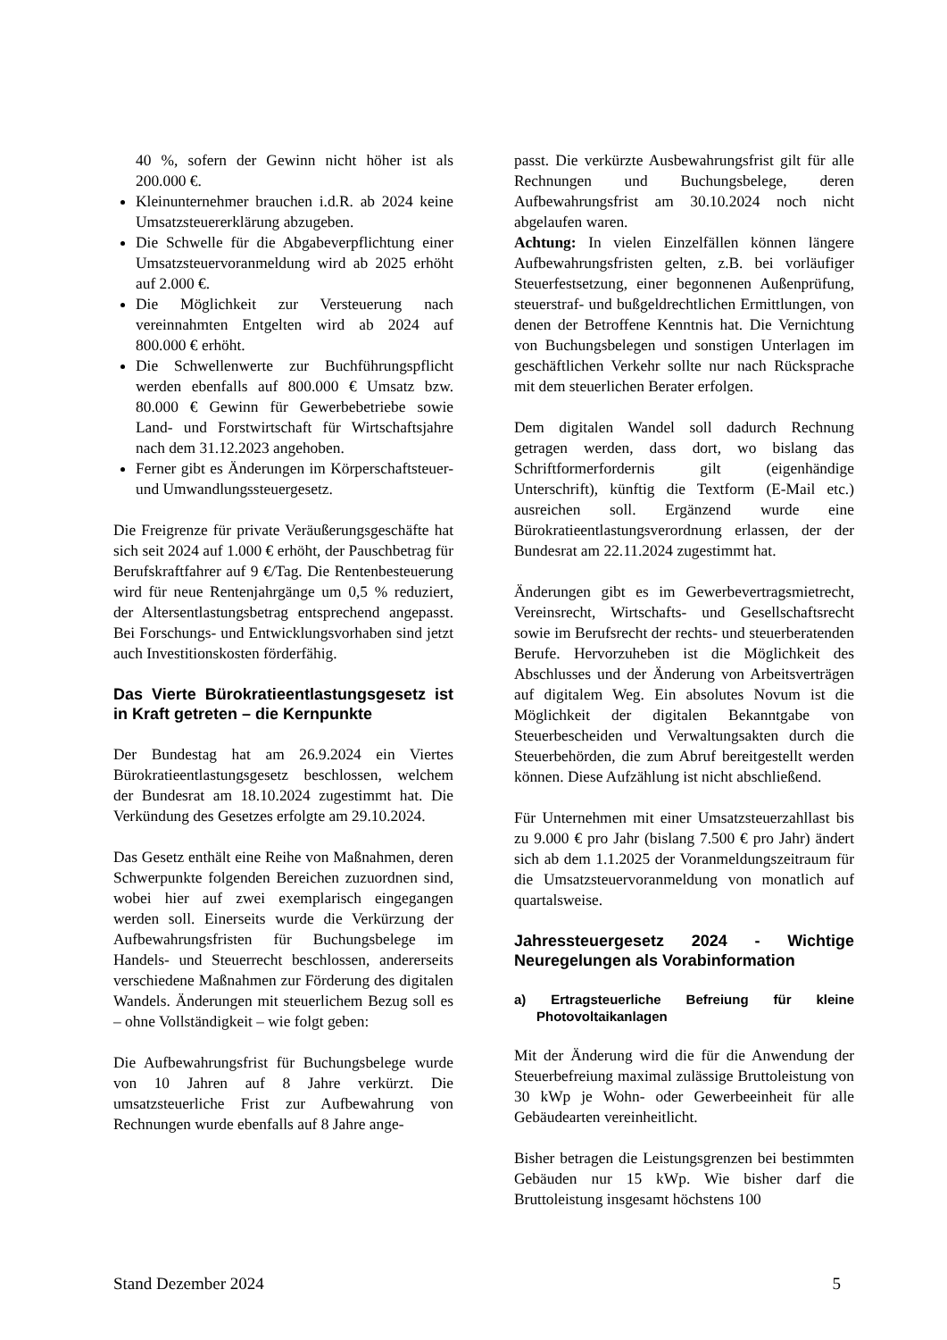40 %, sofern der Gewinn nicht höher ist als 200.000 €.
Kleinunternehmer brauchen i.d.R. ab 2024 keine Umsatzsteuererklärung abzugeben.
Die Schwelle für die Abgabeverpflichtung einer Umsatzsteuervoranmeldung wird ab 2025 erhöht auf 2.000 €.
Die Möglichkeit zur Versteuerung nach vereinnahmten Entgelten wird ab 2024 auf 800.000 € erhöht.
Die Schwellenwerte zur Buchführungspflicht werden ebenfalls auf 800.000 € Umsatz bzw. 80.000 € Gewinn für Gewerbebetriebe sowie Land- und Forstwirtschaft für Wirtschaftsjahre nach dem 31.12.2023 angehoben.
Ferner gibt es Änderungen im Körperschaftsteuer- und Umwandlungssteuergesetz.
Die Freigrenze für private Veräußerungsgeschäfte hat sich seit 2024 auf 1.000 € erhöht, der Pauschbetrag für Berufskraftfahrer auf 9 €/Tag. Die Rentenbesteuerung wird für neue Rentenjahrgänge um 0,5 % reduziert, der Altersentlastungsbetrag entsprechend angepasst. Bei Forschungs- und Entwicklungsvorhaben sind jetzt auch Investitionskosten förderfähig.
Das Vierte Bürokratieentlastungsgesetz ist in Kraft getreten – die Kernpunkte
Der Bundestag hat am 26.9.2024 ein Viertes Bürokratieentlastungsgesetz beschlossen, welchem der Bundesrat am 18.10.2024 zugestimmt hat. Die Verkündung des Gesetzes erfolgte am 29.10.2024.
Das Gesetz enthält eine Reihe von Maßnahmen, deren Schwerpunkte folgenden Bereichen zuzuordnen sind, wobei hier auf zwei exemplarisch eingegangen werden soll. Einerseits wurde die Verkürzung der Aufbewahrungsfristen für Buchungsbelege im Handels- und Steuerrecht beschlossen, andererseits verschiedene Maßnahmen zur Förderung des digitalen Wandels. Änderungen mit steuerlichem Bezug soll es – ohne Vollständigkeit – wie folgt geben:
Die Aufbewahrungsfrist für Buchungsbelege wurde von 10 Jahren auf 8 Jahre verkürzt. Die umsatzsteuerliche Frist zur Aufbewahrung von Rechnungen wurde ebenfalls auf 8 Jahre ange-
passt. Die verkürzte Ausbewahrungsfrist gilt für alle Rechnungen und Buchungsbelege, deren Aufbewahrungsfrist am 30.10.2024 noch nicht abgelaufen waren.
Achtung: In vielen Einzelfällen können längere Aufbewahrungsfristen gelten, z.B. bei vorläufiger Steuerfestsetzung, einer begonnenen Außenprüfung, steuerstraf- und bußgeldrechtlichen Ermittlungen, von denen der Betroffene Kenntnis hat. Die Vernichtung von Buchungsbelegen und sonstigen Unterlagen im geschäftlichen Verkehr sollte nur nach Rücksprache mit dem steuerlichen Berater erfolgen.
Dem digitalen Wandel soll dadurch Rechnung getragen werden, dass dort, wo bislang das Schriftformerfordernis gilt (eigenhändige Unterschrift), künftig die Textform (E-Mail etc.) ausreichen soll. Ergänzend wurde eine Bürokratieentlastungsverordnung erlassen, der der Bundesrat am 22.11.2024 zugestimmt hat.
Änderungen gibt es im Gewerbevertragsmietrecht, Vereinsrecht, Wirtschafts- und Gesellschaftsrecht sowie im Berufsrecht der rechts- und steuerberatenden Berufe. Hervorzuheben ist die Möglichkeit des Abschlusses und der Änderung von Arbeitsverträgen auf digitalem Weg. Ein absolutes Novum ist die Möglichkeit der digitalen Bekanntgabe von Steuerbescheiden und Verwaltungsakten durch die Steuerbehörden, die zum Abruf bereitgestellt werden können. Diese Aufzählung ist nicht abschließend.
Für Unternehmen mit einer Umsatzsteuerzahllast bis zu 9.000 € pro Jahr (bislang 7.500 € pro Jahr) ändert sich ab dem 1.1.2025 der Voranmeldungszeitraum für die Umsatzsteuervoranmeldung von monatlich auf quartalsweise.
Jahressteuergesetz 2024 - Wichtige Neuregelungen als Vorabinformation
a) Ertragsteuerliche Befreiung für kleine Photovoltaikanlagen
Mit der Änderung wird die für die Anwendung der Steuerbefreiung maximal zulässige Bruttoleistung von 30 kWp je Wohn- oder Gewerbeeinheit für alle Gebäudearten vereinheitlicht.
Bisher betragen die Leistungsgrenzen bei bestimmten Gebäuden nur 15 kWp. Wie bisher darf die Bruttoleistung insgesamt höchstens 100
Stand Dezember 2024 5